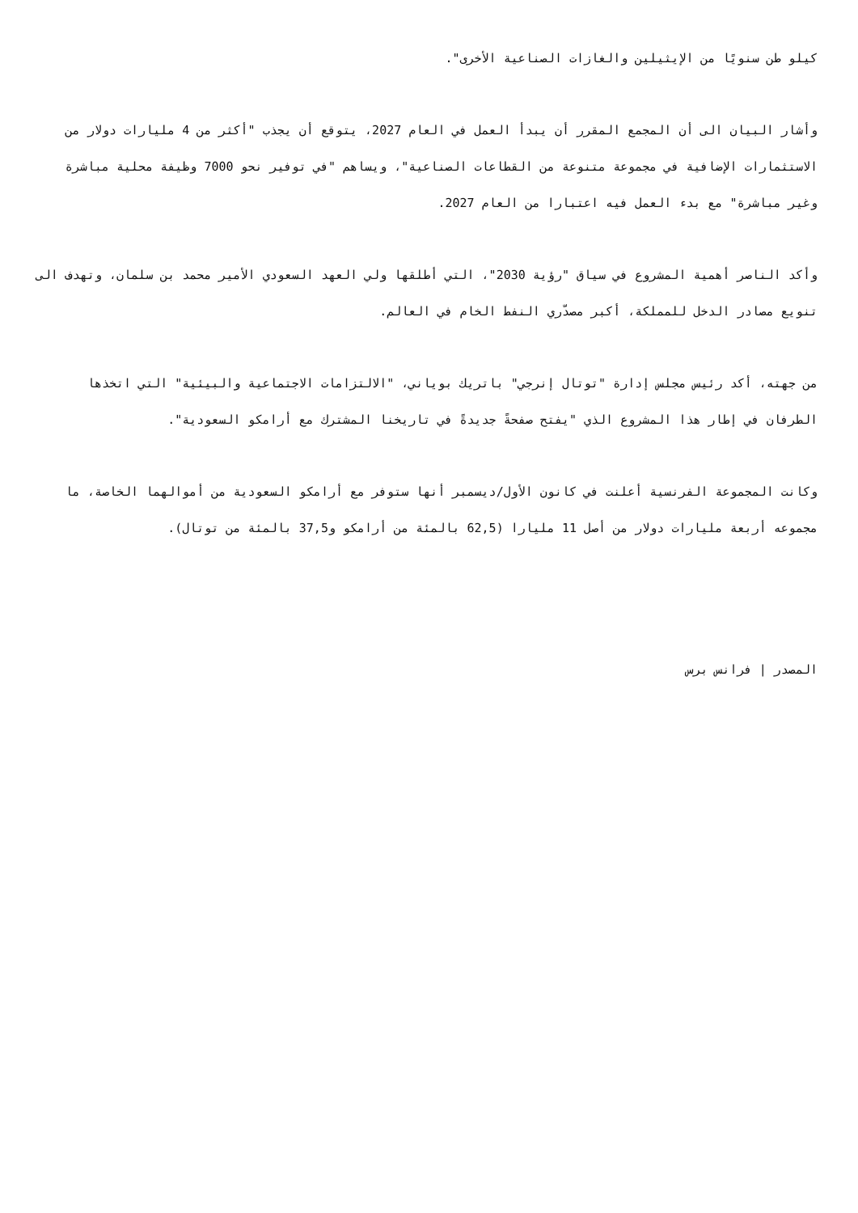كيلو طن سنويًا من الإيثيلين والغازات الصناعية الأخرى".
وأشار البيان الى أن المجمع المقرر أن يبدأ العمل في العام 2027، يتوقع أن يجذب "أكثر من 4 مليارات دولار من الاستثمارات الإضافية في مجموعة متنوعة من القطاعات الصناعية"، ويساهم "في توفير نحو 7000 وظيفة محلية مباشرة وغير مباشرة" مع بدء العمل فيه اعتبارا من العام 2027.
وأكد الناصر أهمية المشروع في سياق "رؤية 2030"، التي أطلقها ولي العهد السعودي الأمير محمد بن سلمان، وتهدف الى تنويع مصادر الدخل للمملكة، أكبر مصدّري النفط الخام في العالم.
من جهته، أكد رئيس مجلس إدارة "توتال إنرجي" باتريك بوياني، "الالتزامات الاجتماعية والبيئية" التي اتخذها الطرفان في إطار هذا المشروع الذي "يفتح صفحةً جديدةً في تاريخنا المشترك مع أرامكو السعودية".
وكانت المجموعة الفرنسية أعلنت في كانون الأول/ديسمبر أنها ستوفر مع أرامكو السعودية من أموالهما الخاصة، ما مجموعه أربعة مليارات دولار من أصل 11 مليارا (62,5 بالمئة من أرامكو و37,5 بالمئة من توتال).
المصدر | فرانس برس